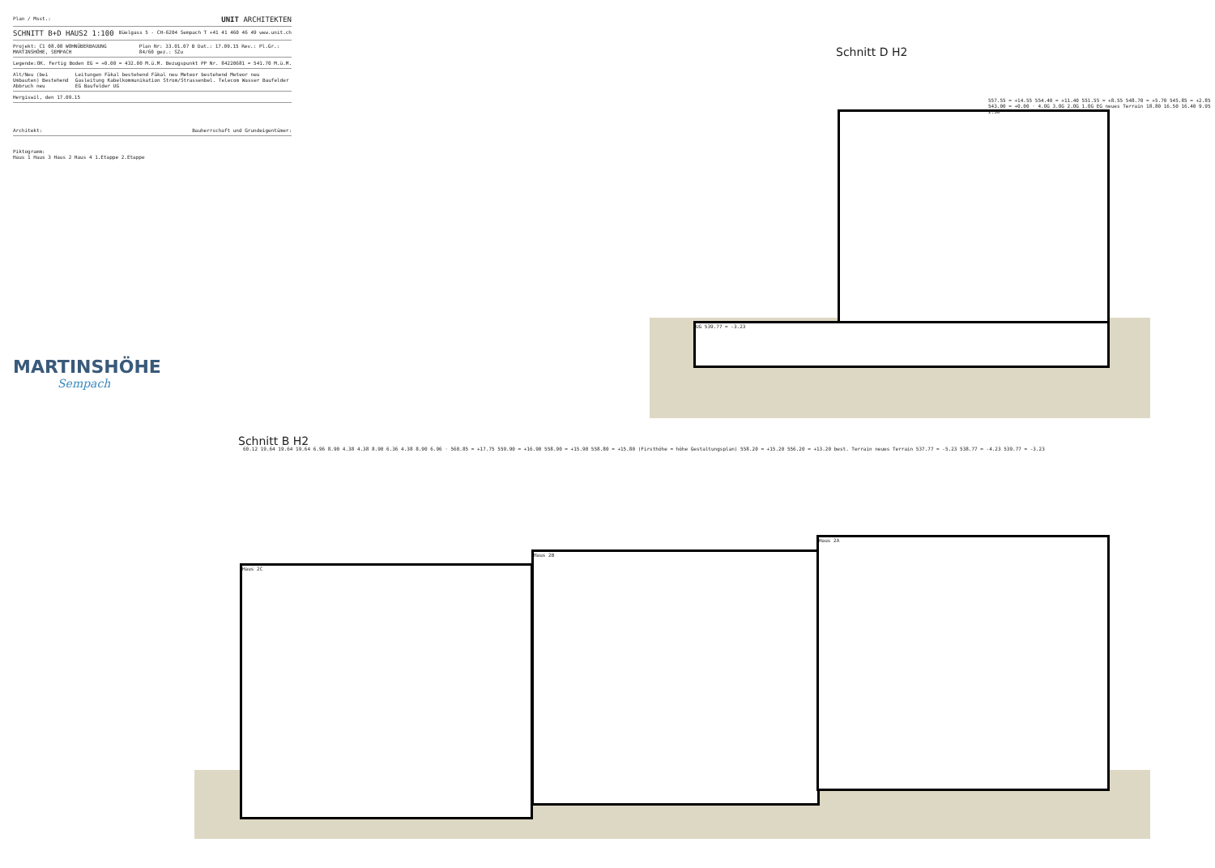Plan / Msst.: UNIT ARCHITEKTEN
SCHNITT B+D HAUS2 1:100 Büelgass 5 - CH-6204 Sempach T +41 41 460 46 49 www.unit.ch
Projekt: C1 08.08 WOHNÜBERBAUUNG MARTINSHÖHE, SEMPACH Plan Nr: 33.01.07 B Dat.: 17.09.15 Rev.: Pl.Gr.: 84/60 gez.: SZu
Legende: OK. Fertig Boden EG = +0.00 = 432.00 M.ü.M. Bezugspunkt PP Nr. 84220681 = 541.70 M.ü.M.
Alt/Neu (bei Umbauten) Bestehend Abbruch neu Leitungen Fäkal bestehend Fäkal neu Meteor bestehend Meteor neu Gasleitung Kabelkommunikation Strom/Strassenbel. Telecom Wasser Baufelder EG Baufelder UG
Hergiswil, den 17.09.15
Architekt: Bauherrschaft und Grundeigentümer:
Piktogramm:
Haus 1 Haus 3 Haus 2 Haus 4 1.Etappe 2.Etappe
MARTINSHÖHE
Sempach
Schnitt D H2
UG 539.77 = -3.23
557.55 = +14.55 554.40 = +11.40 551.55 = +8.55 548.70 = +5.70 545.85 = +2.85 543.00 = +0.00 · 4.OG 3.OG 2.OG 1.OG EG neues Terrain 18.80 16.50 16.40 9.95 2.30
Schnitt B H2
Haus 2C
Haus 2B
Haus 2A
60.12 19.64 19.64 19.64 6.96 8.90 4.38 4.38 8.90 6.36 4.38 8.90 6.96 · 560.85 = +17.75 559.90 = +16.90 558.90 = +15.90 558.80 = +15.80 (Firsthöhe = höhe Gestaltungsplan) 558.20 = +15.20 556.20 = +13.20 best. Terrain neues Terrain 537.77 = -5.23 538.77 = -4.23 539.77 = -3.23